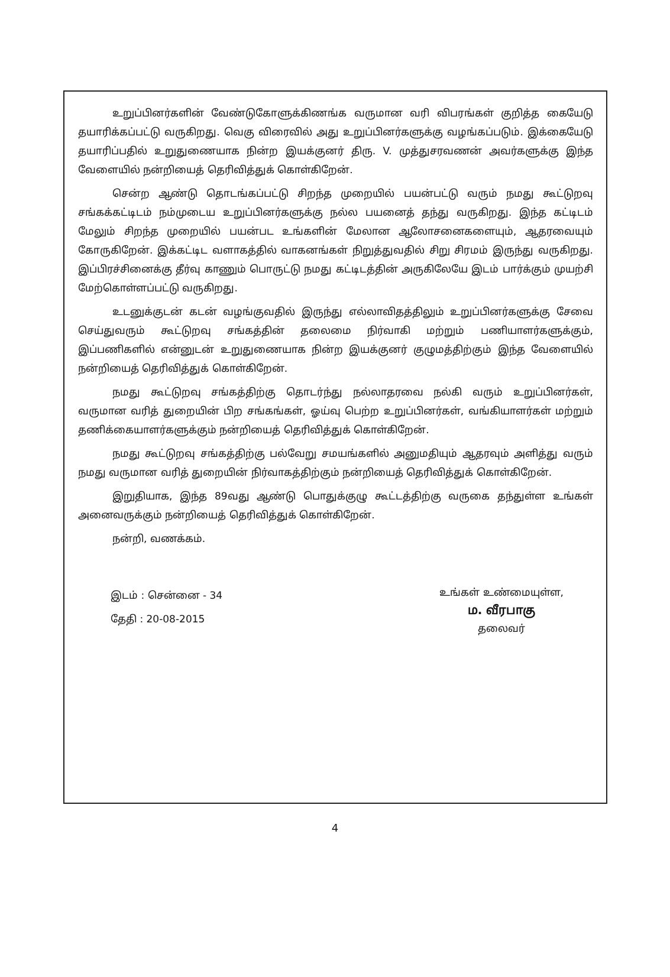உறுப்பினர்களின் வேண்டுகோளுக்கிணங்க வருமான வரி விபரங்கள் குறித்த கையேடு தயாரிக்கப்பட்டு வருகிறது. வெகு விரைவில் அது உறுப்பினர்களுக்கு வழங்கப்படும். இக்கையேடு தயாரிப்பதில் உறுதுணையாக நின்ற இயக்குனர் திரு. V. முத்துசரவணன் அவர்களுக்கு இந்த வேளையில் நன்றியைத் தெரிவித்துக் கொள்கிறேன்.
சென்ற ஆண்டு தொடங்கப்பட்டு சிறந்த முறையில் பயன்பட்டு வரும் நமது கூட்டுறவு சங்கக்கட்டிடம் நம்முடைய உறுப்பினர்களுக்கு நல்ல பயனைத் தந்து வருகிறது. இந்த கட்டிடம் மேலும் சிறந்த முறையில் பயன்பட உங்களின் மேலான ஆலோசனைகளையும், ஆதரவையும் கோருகிறேன். இக்கட்டிட வளாகத்தில் வாகனங்கள் நிறுத்துவதில் சிறு சிரமம் இருந்து வருகிறது. இப்பிரச்சினைக்கு தீர்வு காணும் பொருட்டு நமது கட்டிடத்தின் அருகிலேயே இடம் பார்க்கும் முயற்சி மேற்கொள்ளப்பட்டு வருகிறது.
உடனுக்குடன் கடன் வழங்குவதில் இருந்து எல்லாவிதத்திலும் உறுப்பினர்களுக்கு சேவை செய்துவரும் கூட்டுறவு சங்கத்தின் தலைமை நிர்வாகி மற்றும் பணியாளர்களுக்கும், இப்பணிகளில் என்னுடன் உறுதுணையாக நின்ற இயக்குனர் குழுமத்திற்கும் இந்த வேளையில் நன்றியைத் தெரிவித்துக் கொள்கிறேன்.
நமது கூட்டுறவு சங்கத்திற்கு தொடர்ந்து நல்லாதரவை நல்கி வரும் உறுப்பினர்கள், வருமான வரித் துறையின் பிற சங்கங்கள், ஓய்வு பெற்ற உறுப்பினர்கள், வங்கியாளர்கள் மற்றும் தணிக்கையாளர்களுக்கும் நன்றியைத் தெரிவித்துக் கொள்கிறேன்.
நமது கூட்டுறவு சங்கத்திற்கு பல்வேறு சமயங்களில் அனுமதியும் ஆதரவும் அளித்து வரும் நமது வருமான வரித் துறையின் நிர்வாகத்திற்கும் நன்றியைத் தெரிவித்துக் கொள்கிறேன்.
இறுதியாக, இந்த 89வது ஆண்டு பொதுக்குழு கூட்டத்திற்கு வருகை தந்துள்ள உங்கள் அனைவருக்கும் நன்றியைத் தெரிவித்துக் கொள்கிறேன்.
நன்றி, வணக்கம்.
இடம் : சென்னை - 34
தேதி : 20-08-2015
உங்கள் உண்மையுள்ள,
ம. வீரபாகு
தலைவர்
4